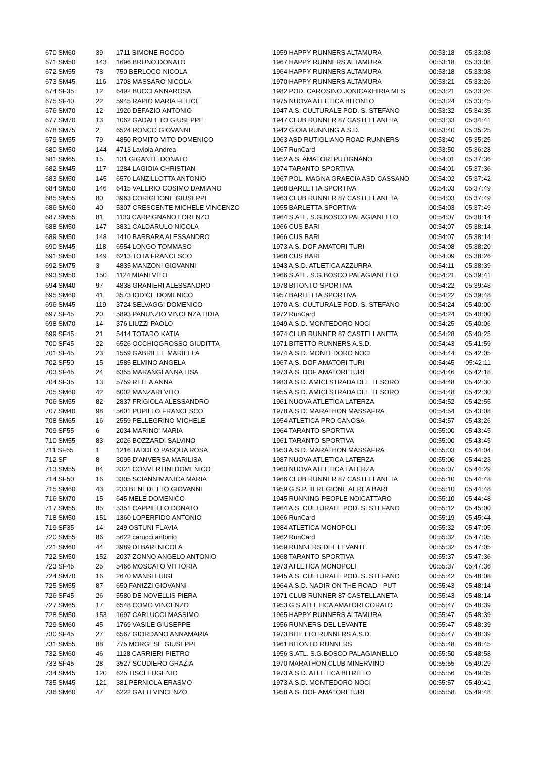| 670 SM60 | 39 | 1711 SIMONE ROCCO | 1959 HAPPY RUNNERS ALTAMURA | 00:53:18 | 05:33:08 |
| 671 SM50 | 143 | 1696 BRUNO DONATO | 1967 HAPPY RUNNERS ALTAMURA | 00:53:18 | 05:33:08 |
| 672 SM55 | 78 | 750 BERLOCO NICOLA | 1964 HAPPY RUNNERS ALTAMURA | 00:53:18 | 05:33:08 |
| 673 SM45 | 116 | 1708 MASSARO NICOLA | 1970 HAPPY RUNNERS ALTAMURA | 00:53:21 | 05:33:26 |
| 674 SF35 | 12 | 6492 BUCCI ANNAROSA | 1982 POD. CAROSINO JONICA&HIRIA MES | 00:53:21 | 05:33:26 |
| 675 SF40 | 22 | 5945 RAPIO MARIA FELICE | 1975 NUOVA ATLETICA BITONTO | 00:53:24 | 05:33:45 |
| 676 SM70 | 12 | 1920 DEFAZIO ANTONIO | 1947 A.S. CULTURALE POD. S. STEFANO | 00:53:32 | 05:34:35 |
| 677 SM70 | 13 | 1062 GADALETO GIUSEPPE | 1947 CLUB RUNNER 87 CASTELLANETA | 00:53:33 | 05:34:41 |
| 678 SM75 | 2 | 6524 RONCO GIOVANNI | 1942 GIOIA RUNNING A.S.D. | 00:53:40 | 05:35:25 |
| 679 SM55 | 79 | 4850 ROMITO VITO DOMENICO | 1963 ASD RUTIGLIANO ROAD RUNNERS | 00:53:40 | 05:35:25 |
| 680 SM50 | 144 | 4713 Laviola Andrea | 1967 RunCard | 00:53:50 | 05:36:28 |
| 681 SM65 | 15 | 131 GIGANTE DONATO | 1952 A.S. AMATORI PUTIGNANO | 00:54:01 | 05:37:36 |
| 682 SM45 | 117 | 1284 LAGIOIA CHRISTIAN | 1974 TARANTO SPORTIVA | 00:54:01 | 05:37:36 |
| 683 SM50 | 145 | 6570 LANZILLOTTA ANTONIO | 1967 POL. MAGNA GRAECIA ASD CASSANO | 00:54:02 | 05:37:42 |
| 684 SM50 | 146 | 6415 VALERIO COSIMO DAMIANO | 1968 BARLETTA SPORTIVA | 00:54:03 | 05:37:49 |
| 685 SM55 | 80 | 3963 CORIGLIONE GIUSEPPE | 1963 CLUB RUNNER 87 CASTELLANETA | 00:54:03 | 05:37:49 |
| 686 SM60 | 40 | 5307 CRESCENTE MICHELE VINCENZO | 1955 BARLETTA SPORTIVA | 00:54:03 | 05:37:49 |
| 687 SM55 | 81 | 1133 CARPIGNANO LORENZO | 1964 S.ATL. S.G.BOSCO PALAGIANELLO | 00:54:07 | 05:38:14 |
| 688 SM50 | 147 | 3831 CALDARULO NICOLA | 1966 CUS BARI | 00:54:07 | 05:38:14 |
| 689 SM50 | 148 | 1410 BARBARA ALESSANDRO | 1966 CUS BARI | 00:54:07 | 05:38:14 |
| 690 SM45 | 118 | 6554 LONGO TOMMASO | 1973 A.S. DOF AMATORI TURI | 00:54:08 | 05:38:20 |
| 691 SM50 | 149 | 6213 TOTA FRANCESCO | 1968 CUS BARI | 00:54:09 | 05:38:26 |
| 692 SM75 | 3 | 4835 MANZONI GIOVANNI | 1943 A.S.D. ATLETICA AZZURRA | 00:54:11 | 05:38:39 |
| 693 SM50 | 150 | 1124 MIANI VITO | 1966 S.ATL. S.G.BOSCO PALAGIANELLO | 00:54:21 | 05:39:41 |
| 694 SM40 | 97 | 4838 GRANIERI ALESSANDRO | 1978 BITONTO SPORTIVA | 00:54:22 | 05:39:48 |
| 695 SM60 | 41 | 3573 IODICE DOMENICO | 1957 BARLETTA SPORTIVA | 00:54:22 | 05:39:48 |
| 696 SM45 | 119 | 3724 SELVAGGI DOMENICO | 1970 A.S. CULTURALE POD. S. STEFANO | 00:54:24 | 05:40:00 |
| 697 SF45 | 20 | 5893 PANUNZIO VINCENZA LIDIA | 1972 RunCard | 00:54:24 | 05:40:00 |
| 698 SM70 | 14 | 376 LIUZZI PAOLO | 1949 A.S.D. MONTEDORO NOCI | 00:54:25 | 05:40:06 |
| 699 SF45 | 21 | 5414 TOTARO KATIA | 1974 CLUB RUNNER 87 CASTELLANETA | 00:54:28 | 05:40:25 |
| 700 SF45 | 22 | 6526 OCCHIOGROSSO GIUDITTA | 1971 BITETTO RUNNERS A.S.D. | 00:54:43 | 05:41:59 |
| 701 SF45 | 23 | 1559 GABRIELE MARIELLA | 1974 A.S.D. MONTEDORO NOCI | 00:54:44 | 05:42:05 |
| 702 SF50 | 15 | 1585 ELMINO ANGELA | 1967 A.S. DOF AMATORI TURI | 00:54:45 | 05:42:11 |
| 703 SF45 | 24 | 6355 MARANGI ANNA LISA | 1973 A.S. DOF AMATORI TURI | 00:54:46 | 05:42:18 |
| 704 SF35 | 13 | 5759 RELLA ANNA | 1983 A.S.D. AMICI STRADA DEL TESORO | 00:54:48 | 05:42:30 |
| 705 SM60 | 42 | 6002 MANZARI VITO | 1955 A.S.D. AMICI STRADA DEL TESORO | 00:54:48 | 05:42:30 |
| 706 SM55 | 82 | 2837 FRIGIOLA ALESSANDRO | 1961 NUOVA ATLETICA LATERZA | 00:54:52 | 05:42:55 |
| 707 SM40 | 98 | 5601 PUPILLO FRANCESCO | 1978 A.S.D. MARATHON MASSAFRA | 00:54:54 | 05:43:08 |
| 708 SM65 | 16 | 2559 PELLEGRINO MICHELE | 1954 ATLETICA PRO CANOSA | 00:54:57 | 05:43:26 |
| 709 SF55 | 6 | 2034 MARINO' MARIA | 1964 TARANTO SPORTIVA | 00:55:00 | 05:43:45 |
| 710 SM55 | 83 | 2026 BOZZARDI SALVINO | 1961 TARANTO SPORTIVA | 00:55:00 | 05:43:45 |
| 711 SF65 | 1 | 1216 TADDEO PASQUA ROSA | 1953 A.S.D. MARATHON MASSAFRA | 00:55:03 | 05:44:04 |
| 712 SF | 8 | 3095 D'ANVERSA MARILISA | 1987 NUOVA ATLETICA LATERZA | 00:55:06 | 05:44:23 |
| 713 SM55 | 84 | 3321 CONVERTINI DOMENICO | 1960 NUOVA ATLETICA LATERZA | 00:55:07 | 05:44:29 |
| 714 SF50 | 16 | 3305 SCIANNIMANICA MARIA | 1966 CLUB RUNNER 87 CASTELLANETA | 00:55:10 | 05:44:48 |
| 715 SM60 | 43 | 233 BENEDETTO GIOVANNI | 1959 G.S.P. III REGIONE AEREA BARI | 00:55:10 | 05:44:48 |
| 716 SM70 | 15 | 645 MELE DOMENICO | 1945 RUNNING PEOPLE NOICATTARO | 00:55:10 | 05:44:48 |
| 717 SM55 | 85 | 5351 CAPPIELLO DONATO | 1964 A.S. CULTURALE POD. S. STEFANO | 00:55:12 | 05:45:00 |
| 718 SM50 | 151 | 1360 LOPERFIDO ANTONIO | 1966 RunCard | 00:55:19 | 05:45:44 |
| 719 SF35 | 14 | 249 OSTUNI FLAVIA | 1984 ATLETICA MONOPOLI | 00:55:32 | 05:47:05 |
| 720 SM55 | 86 | 5622 carucci antonio | 1962 RunCard | 00:55:32 | 05:47:05 |
| 721 SM60 | 44 | 3989 DI BARI NICOLA | 1959 RUNNERS DEL LEVANTE | 00:55:32 | 05:47:05 |
| 722 SM50 | 152 | 2037 ZONNO ANGELO ANTONIO | 1968 TARANTO SPORTIVA | 00:55:37 | 05:47:36 |
| 723 SF45 | 25 | 5466 MOSCATO VITTORIA | 1973 ATLETICA MONOPOLI | 00:55:37 | 05:47:36 |
| 724 SM70 | 16 | 2670 MANSI LUIGI | 1945 A.S. CULTURALE POD. S. STEFANO | 00:55:42 | 05:48:08 |
| 725 SM55 | 87 | 650 FANIZZI GIOVANNI | 1964 A.S.D. NADIR ON THE ROAD - PUT | 00:55:43 | 05:48:14 |
| 726 SF45 | 26 | 5580 DE NOVELLIS PIERA | 1971 CLUB RUNNER 87 CASTELLANETA | 00:55:43 | 05:48:14 |
| 727 SM65 | 17 | 6548 COMO VINCENZO | 1953 G.S.ATLETICA AMATORI CORATO | 00:55:47 | 05:48:39 |
| 728 SM50 | 153 | 1697 CARLUCCI MASSIMO | 1965 HAPPY RUNNERS ALTAMURA | 00:55:47 | 05:48:39 |
| 729 SM60 | 45 | 1769 VASILE GIUSEPPE | 1956 RUNNERS DEL LEVANTE | 00:55:47 | 05:48:39 |
| 730 SF45 | 27 | 6567 GIORDANO ANNAMARIA | 1973 BITETTO RUNNERS A.S.D. | 00:55:47 | 05:48:39 |
| 731 SM55 | 88 | 775 MORGESE GIUSEPPE | 1961 BITONTO RUNNERS | 00:55:48 | 05:48:45 |
| 732 SM60 | 46 | 1128 CARRIERI PIETRO | 1956 S.ATL. S.G.BOSCO PALAGIANELLO | 00:55:50 | 05:48:58 |
| 733 SF45 | 28 | 3527 SCUDIERO GRAZIA | 1970 MARATHON CLUB MINERVINO | 00:55:55 | 05:49:29 |
| 734 SM45 | 120 | 625 TISCI EUGENIO | 1973 A.S.D. ATLETICA BITRITTO | 00:55:56 | 05:49:35 |
| 735 SM45 | 121 | 381 PERNIOLA ERASMO | 1973 A.S.D. MONTEDORO NOCI | 00:55:57 | 05:49:41 |
| 736 SM60 | 47 | 6222 GATTI VINCENZO | 1958 A.S. DOF AMATORI TURI | 00:55:58 | 05:49:48 |